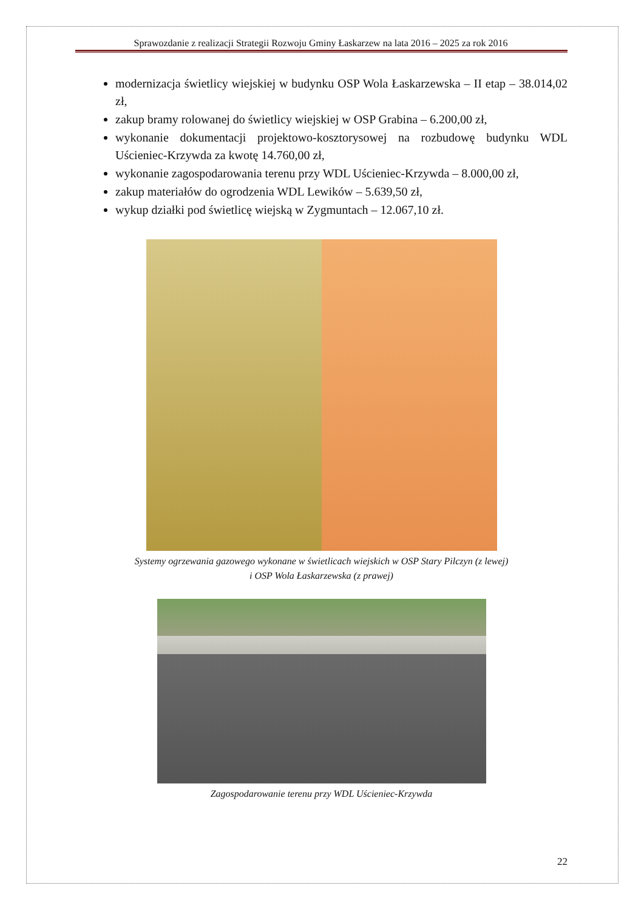Sprawozdanie z realizacji Strategii Rozwoju Gminy Łaskarzew na lata 2016 – 2025 za rok 2016
modernizacja świetlicy wiejskiej w budynku OSP Wola Łaskarzewska – II etap – 38.014,02 zł,
zakup bramy rolowanej do świetlicy wiejskiej w OSP Grabina – 6.200,00 zł,
wykonanie dokumentacji projektowo-kosztorysowej na rozbudowę budynku WDL Uścieniec-Krzywda za kwotę 14.760,00 zł,
wykonanie zagospodarowania terenu przy WDL Uścieniec-Krzywda – 8.000,00 zł,
zakup materiałów do ogrodzenia WDL Lewików – 5.639,50 zł,
wykup działki pod świetlicę wiejską w Zygmuntach – 12.067,10 zł.
Systemy ogrzewania gazowego wykonane w świetlicach wiejskich w OSP Stary Pilczyn (z lewej)
i OSP Wola Łaskarzewska (z prawej)
Zagospodarowanie terenu przy WDL Uścieniec-Krzywda
22